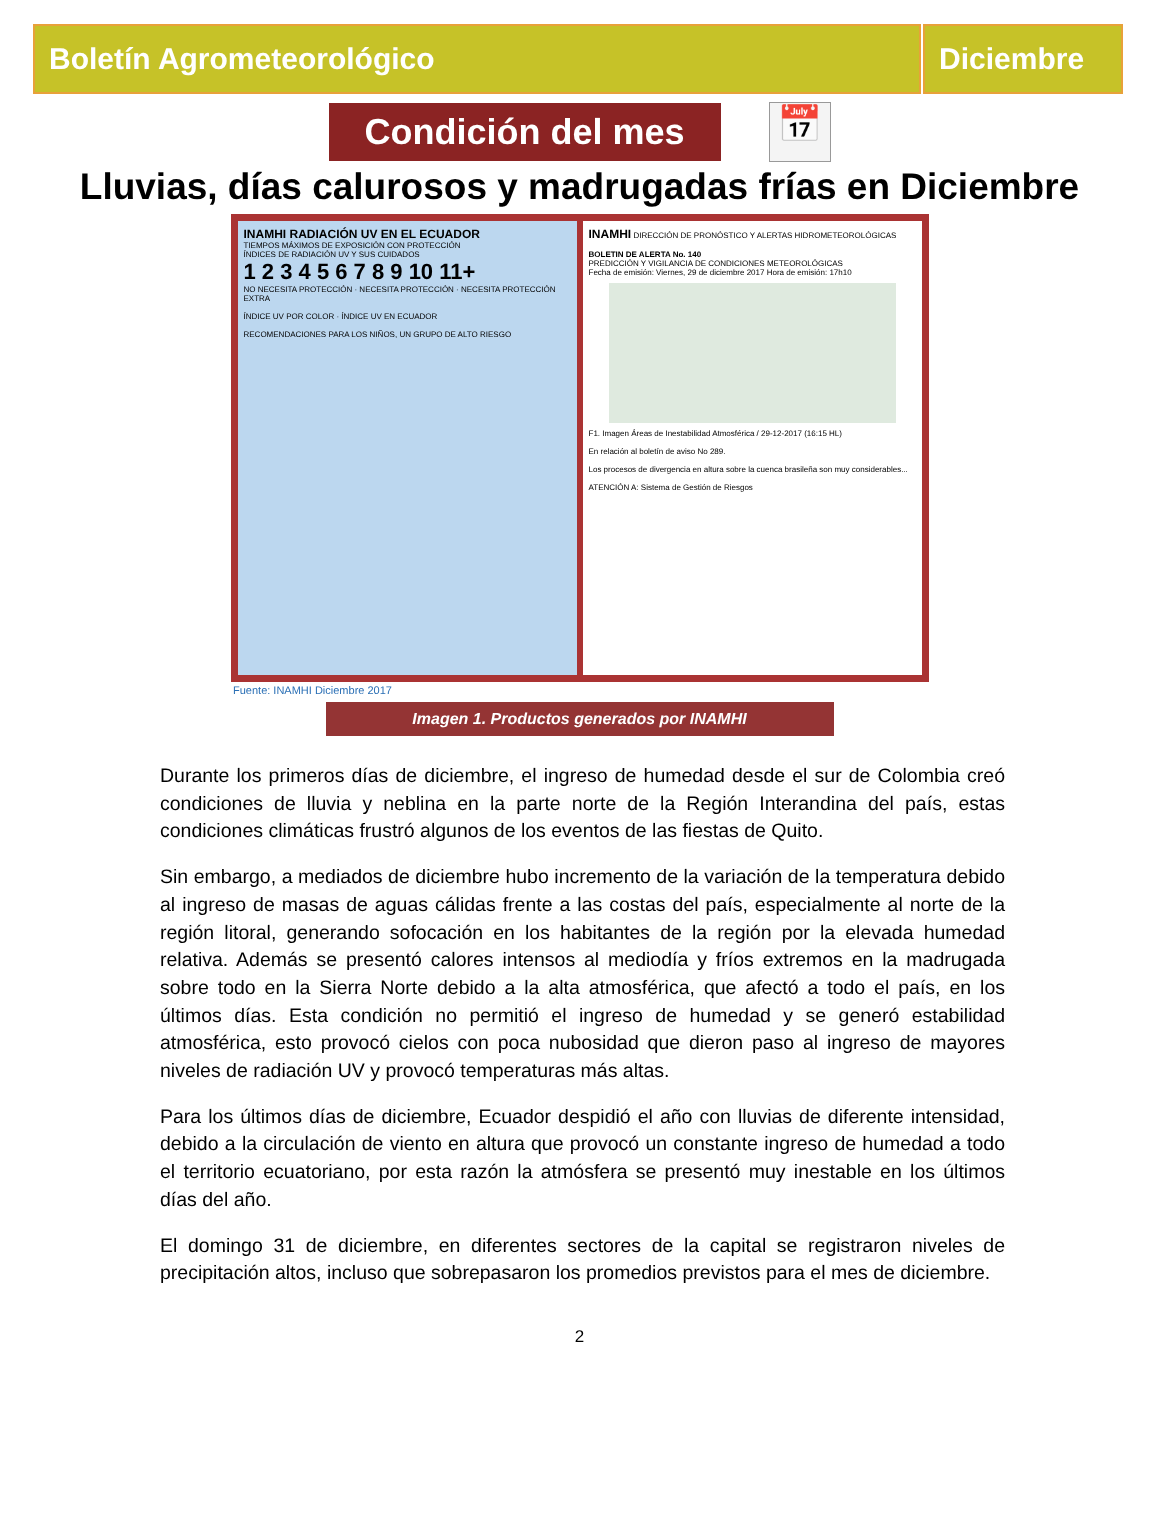Boletín Agrometeorológico Diciembre
Condición del mes
📅
Lluvias, días calurosos y madrugadas frías en Diciembre
INAMHI RADIACIÓN UV EN EL ECUADOR
TIEMPOS MÁXIMOS DE EXPOSICIÓN CON PROTECCIÓN
ÍNDICES DE RADIACIÓN UV Y SUS CUIDADOS
1 2 3 4 5 6 7 8 9 10 11+
NO NECESITA PROTECCIÓN · NECESITA PROTECCIÓN · NECESITA PROTECCIÓN EXTRA
ÍNDICE UV POR COLOR · ÍNDICE UV EN ECUADOR
RECOMENDACIONES PARA LOS NIÑOS, UN GRUPO DE ALTO RIESGO
INAMHI DIRECCIÓN DE PRONÓSTICO Y ALERTAS HIDROMETEOROLÓGICAS
BOLETIN DE ALERTA No. 140
PREDICCIÓN Y VIGILANCIA DE CONDICIONES METEOROLÓGICAS
Fecha de emisión: Viernes, 29 de diciembre 2017 Hora de emisión: 17h10
F1. Imagen Áreas de Inestabilidad Atmosférica / 29-12-2017 (16:15 HL)
En relación al boletín de aviso No 289.
Los procesos de divergencia en altura sobre la cuenca brasileña son muy considerables...
ATENCIÓN A: Sistema de Gestión de Riesgos
Fuente: INAMHI Diciembre 2017
Imagen 1. Productos generados por INAMHI
Durante los primeros días de diciembre, el ingreso de humedad desde el sur de Colombia creó condiciones de lluvia y neblina en la parte norte de la Región Interandina del país, estas condiciones climáticas frustró algunos de los eventos de las fiestas de Quito.
Sin embargo, a mediados de diciembre hubo incremento de la variación de la temperatura debido al ingreso de masas de aguas cálidas frente a las costas del país, especialmente al norte de la región litoral, generando sofocación en los habitantes de la región por la elevada humedad relativa. Además se presentó calores intensos al mediodía y fríos extremos en la madrugada sobre todo en la Sierra Norte debido a la alta atmosférica, que afectó a todo el país, en los últimos días. Esta condición no permitió el ingreso de humedad y se generó estabilidad atmosférica, esto provocó cielos con poca nubosidad que dieron paso al ingreso de mayores niveles de radiación UV y provocó temperaturas más altas.
Para los últimos días de diciembre, Ecuador despidió el año con lluvias de diferente intensidad, debido a la circulación de viento en altura que provocó un constante ingreso de humedad a todo el territorio ecuatoriano, por esta razón la atmósfera se presentó muy inestable en los últimos días del año.
El domingo 31 de diciembre, en diferentes sectores de la capital se registraron niveles de precipitación altos, incluso que sobrepasaron los promedios previstos para el mes de diciembre.
2